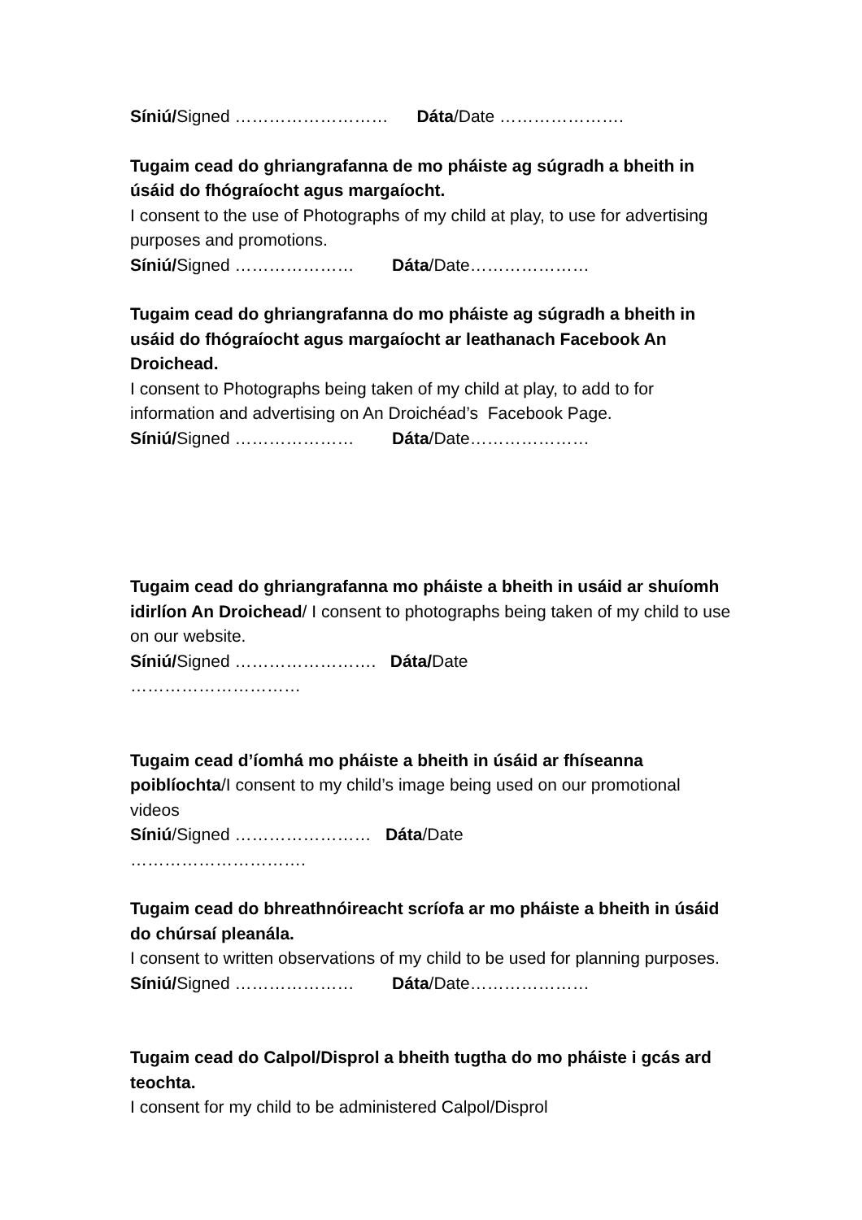Síniú/Signed ……………………… Dáta/Date ………………….
Tugaim cead do ghriangrafanna de mo pháiste ag súgradh a bheith in úsáid do fhógraíocht agus margaíocht.
I consent to the use of Photographs of my child at play, to use for advertising purposes and promotions.
Síniú/Signed ………………… Dáta/Date…………………
Tugaim cead do ghriangrafanna do mo pháiste ag súgradh a bheith in usáid do fhógraíocht agus margaíocht ar leathanach Facebook An Droichead.
I consent to Photographs being taken of my child at play, to add to for information and advertising on An Droichéad’s Facebook Page.
Síniú/Signed ………………… Dáta/Date…………………
Tugaim cead do ghriangrafanna mo pháiste a bheith in usáid ar shuíomh idirlíon An Droichead/ I consent to photographs being taken of my child to use on our website.
Síniú/Signed ……………………. Dáta/Date
…………………………
Tugaim cead d’íomhá mo pháiste a bheith in úsáid ar fhíseanna poiblíochta/I consent to my child’s image being used on our promotional videos
Síniú/Signed …………………… Dáta/Date
………………………….
Tugaim cead do bhreathnóireacht scríofa ar mo pháiste a bheith in úsáid do chúrsaí pleanála.
I consent to written observations of my child to be used for planning purposes.
Síniú/Signed ………………… Dáta/Date…………………
Tugaim cead do Calpol/Disprol a bheith tugtha do mo pháiste i gcás ard teochta.
I consent for my child to be administered Calpol/Disprol